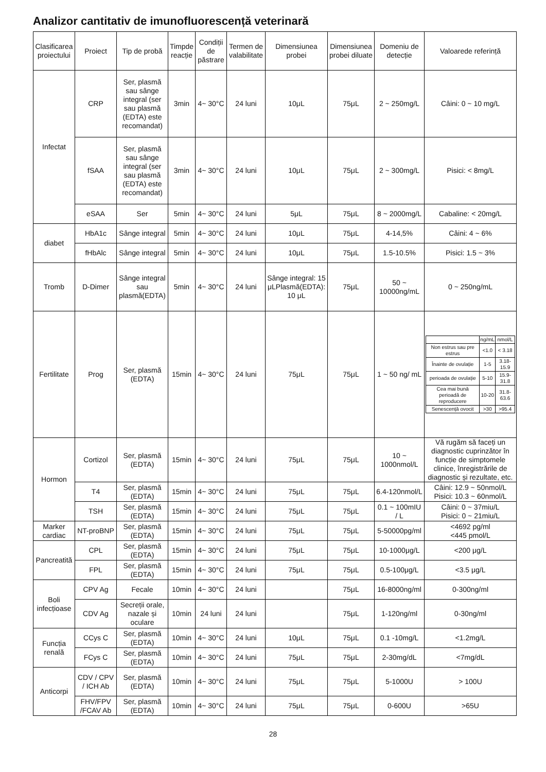Analizor cantitativ de imunofluorescență veterinară
| Clasificarea proiectului | Proiect | Tip de probă | Timpde reacție | Condiții de păstrare | Termen de valabilitate | Dimensiunea probei | Dimensiunea probei diluate | Domeniu de detecție | Valoarede referință |
| --- | --- | --- | --- | --- | --- | --- | --- | --- | --- |
| Infectat | CRP | Ser, plasmă sau sânge integral (ser sau plasmă (EDTA) este recomandat) | 3min | 4~ 30°C | 24 luni | 10μL | 75μL | 2 ~ 250mg/L | Câini: 0 ~ 10 mg/L |
| | fSAA | Ser, plasmă sau sânge integral (ser sau plasmă (EDTA) este recomandat) | 3min | 4~ 30°C | 24 luni | 10μL | 75μL | 2 ~ 300mg/L | Pisici: < 8mg/L |
| | eSAA | Ser | 5min | 4~ 30°C | 24 luni | 5μL | 75μL | 8 ~ 2000mg/L | Cabaline: < 20mg/L |
| diabet | HbA1c | Sânge integral | 5min | 4~ 30°C | 24 luni | 10μL | 75μL | 4-14,5% | Câini: 4 ~ 6% |
| | fHbAlc | Sânge integral | 5min | 4~ 30°C | 24 luni | 10μL | 75μL | 1.5-10.5% | Pisici: 1.5 ~ 3% |
| Tromb | D-Dimer | Sânge integral sau plasmă(EDTA) | 5min | 4~ 30°C | 24 luni | Sânge integral: 15 μLPlasmă(EDTA): 10 μL | 75μL | 50 ~ 10000ng/mL | 0 ~ 250ng/mL |
| Fertilitate | Prog | Ser, plasmă (EDTA) | 15min | 4~ 30°C | 24 luni | 75μL | 75μL | 1 ~ 50 ng/ mL | / / ng/mL / nmol/L / / Non estrus sau pre estrus / <1.0 / < 3.18 / / Înainte de ovulație / 1-5 / 3.18-15.9 / / perioada de ovulație / 5-10 / 15.9-31.8 / / Cea mai bună perioadă de reproducere / 10-20 / 31.8-63.6 / / Senescență ovocit / >30 / >95.4 / |
| Hormon | Cortizol | Ser, plasmă (EDTA) | 15min | 4~ 30°C | 24 luni | 75μL | 75μL | 10 ~ 1000nmol/L | Vă rugăm să faceți un diagnostic cuprinzător în funcție de simptomele clinice, înregistrările de diagnostic și rezultate, etc. |
| | T4 | Ser, plasmă (EDTA) | 15min | 4~ 30°C | 24 luni | 75μL | 75μL | 6.4-120nmol/L | Câini: 12.9 ~ 50nmol/L Pisici: 10.3 ~ 60nmol/L |
| | TSH | Ser, plasmă (EDTA) | 15min | 4~ 30°C | 24 luni | 75μL | 75μL | 0.1 ~ 100mIU / L | Câini: 0 ~ 37miu/L Pisici: 0 ~ 21miu/L |
| Marker cardiac | NT-proBNP | Ser, plasmă (EDTA) | 15min | 4~ 30°C | 24 luni | 75μL | 75μL | 5-50000pg/ml | <4692 pg/ml <445 pmol/L |
| Pancreatită | CPL | Ser, plasmă (EDTA) | 15min | 4~ 30°C | 24 luni | 75μL | 75μL | 10-1000μg/L | <200 μg/L |
| | FPL | Ser, plasmă (EDTA) | 15min | 4~ 30°C | 24 luni | 75μL | 75μL | 0.5-100μg/L | <3.5 μg/L |
| Boli infecțioase | CPV Ag | Fecale | 10min | 4~ 30°C | 24 luni | | 75μL | 16-8000ng/ml | 0-300ng/ml |
| | CDV Ag | Secreții orale, nazale și oculare | 10min | 24 luni | 24 luni | | 75μL | 1-120ng/ml | 0-30ng/ml |
| Funcția renală | CCys C | Ser, plasmă (EDTA) | 10min | 4~ 30°C | 24 luni | 10μL | 75μL | 0.1 -10mg/L | <1.2mg/L |
| | FCys C | Ser, plasmă (EDTA) | 10min | 4~ 30°C | 24 luni | 75μL | 75μL | 2-30mg/dL | <7mg/dL |
| Anticorpi | CDV / CPV / ICH Ab | Ser, plasmă (EDTA) | 10min | 4~ 30°C | 24 luni | 75μL | 75μL | 5-1000U | > 100U |
| | FHV/FPV /FCAV Ab | Ser, plasmă (EDTA) | 10min | 4~ 30°C | 24 luni | 75μL | 75μL | 0-600U | >65U |
28